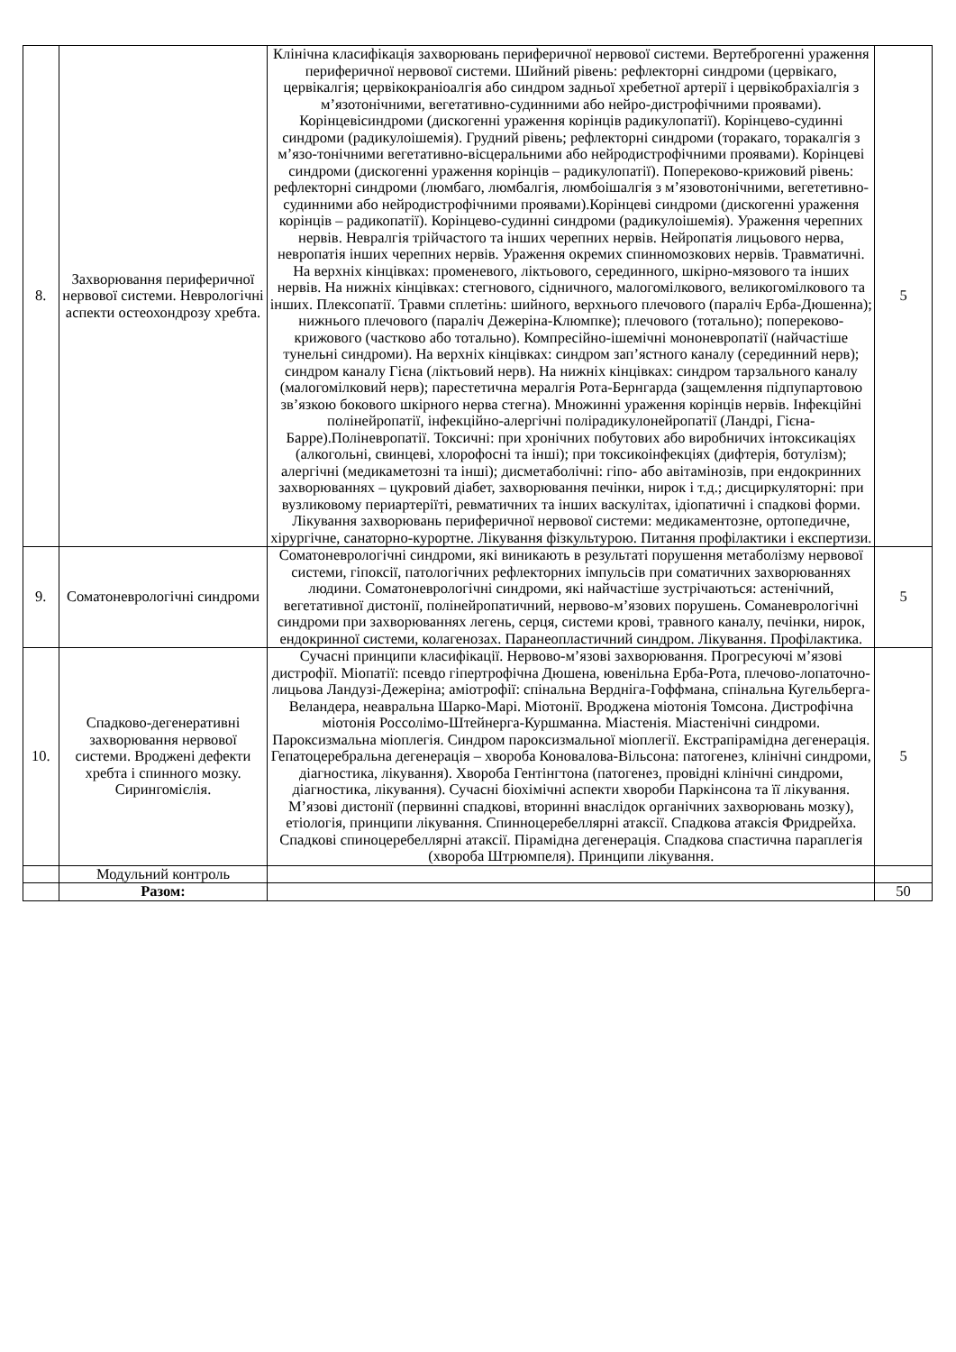| 8. | Захворювання периферичної нервової системи. Неврологічні аспекти остеохондрозу хребта. | Клінічна класифікація захворювань периферичної нервової системи. Вертеброгенні ураження периферичної нервової системи. Шийний рівень: рефлекторні синдроми (цервікаго, цервікалгія; цервікокраніоалгія або синдром задньої хребетної артерії і цервікобрахіалгія з м’язотонічними, вегетативно-судинними або нейро-дистрофічними проявами). Корінцевісиндроми (дискогенні ураження корінців радикулопатії). Корінцево-судинні синдроми (радикулоішемія). Грудний рівень; рефлекторні синдроми (торакаго, торакалгія з м’язо-тонічними вегетативно-вісцеральними або нейродистрофічними проявами). Корінцеві синдроми (дискогенні ураження корінців – радикулопатії). Попереково-крижовий рівень: рефлекторні синдроми (люмбаго, люмбалгія, люмбоішалгія з м’язовотонічними, вегететивно-судинними або нейродистрофічними проявами).Корінцеві синдроми (дискогенні ураження корінців – радикопатії). Корінцево-судинні синдроми (радикулоішемія). Ураження черепних нервів. Невралгія трійчастого та інших черепних нервів. Нейропатія лицьового нерва, невропатія інших черепних нервів. Ураження окремих спинномозкових нервів. Травматичні. На верхніх кінцівках: променевого, ліктьового, серединного, шкірно-мязового та інших нервів. На нижніх кінцівках: стегнового, сідничного, малогомілкового, великогомілкового та інших. Плексопатії. Травми сплетінь: шийного, верхнього плечового (параліч Ерба-Дюшенна); нижнього плечового (параліч Дежеріна-Клюмпке); плечового (тотально); попереково-крижового (частково або тотально). Компресійно-ішемічні мононевропатії (найчастіше тунельні синдроми). На верхніх кінцівках: синдром зап’ястного каналу (серединний нерв); синдром каналу Гієна (ліктьовий нерв). На нижніх кінцівках: синдром тарзального каналу (малогомілковий нерв); парестетична мералгія Рота-Бернгарда (защемлення підпупартовою зв’язкою бокового шкірного нерва стегна). Множинні ураження корінців нервів. Інфекційні полінейропатії, інфекційно-алергічні полірадикулонейропатії (Ландрі, Гієна-Барре).Поліневропатії. Токсичні: при хронічних побутових або виробничих інтоксикаціях (алкогольні, свинцеві, хлорофосні та інші); при токсикоінфекціях (дифтерія, ботулізм); алергічні (медикаметозні та інші); дисметаболічні: гіпо- або авітамінозів, при ендокринних захворюваннях – цукровий діабет, захворювання печінки, нирок і т.д.; дисциркуляторні: при вузликовому периартеріїті, ревматичних та інших васкулітах, ідіопатичні і спадкові форми. Лікування захворювань периферичної нервової системи: медикаментозне, ортопедичне, хірургічне, санаторно-курортне. Лікування фізкультурою. Питання профілактики і експертизи. | 5 |
| 9. | Соматоневрологічні синдроми | Соматоневрологічні синдроми, які виникають в результаті порушення метаболізму нервової системи, гіпоксії, патологічних рефлекторних імпульсів при соматичних захворюваннях людини. Соматоневрологічні синдроми, які найчастіше зустрічаються: астенічний, вегетативної дистонії, полінейропатичний, нервово-м’язових порушень. Соманеврологічні синдроми при захворюваннях легень, серця, системи крові, травного каналу, печінки, нирок, ендокринної системи, колагенозах. Паранеопластичний синдром. Лікування. Профілактика. | 5 |
| 10. | Спадково-дегенеративні захворювання нервової системи. Вроджені дефекти хребта і спинного мозку. Сирингомієлія. | Сучасні принципи класифікації. Нервово-м’язові захворювання. Прогресуючі м’язові дистрофії. Міопатії: псевдо гіпертрофічна Дюшена, ювенільна Ерба-Рота, плечово-лопаточно-лицьова Ландузі-Дежеріна; аміотрофії: спінальна Вердніга-Гоффмана, спінальна Кугельберга-Веландера, неавральна Шарко-Марі. Міотонії. Вроджена міотонія Томсона. Дистрофічна міотонія Россолімо-Штейнерга-Куршманна. Міастенія. Міастенічні синдроми. Пароксизмальна міоплегія. Синдром пароксизмальної міоплегії. Екстрапірамідна дегенерація. Гепатоцеребральна дегенерація – хвороба Коновалова-Вільсона: патогенез, клінічні синдроми, діагностика, лікування). Хвороба Гентінгтона (патогенез, провідні клінічні синдроми, діагностика, лікування). Сучасні біохімічні аспекти хвороби Паркінсона та її лікування. М’язові дистонії (первинні спадкові, вторинні внаслідок органічних захворювань мозку), етіологія, принципи лікування. Спинноцеребеллярні атаксії. Спадкова атаксія Фридрейха. Спадкові спиноцеребеллярні атаксії. Пірамідна дегенерація. Спадкова спастична параплегія (хвороба Штрюмпеля). Принципи лікування. | 5 |
| | Модульний контроль | | |
| | Разом: | | 50 |